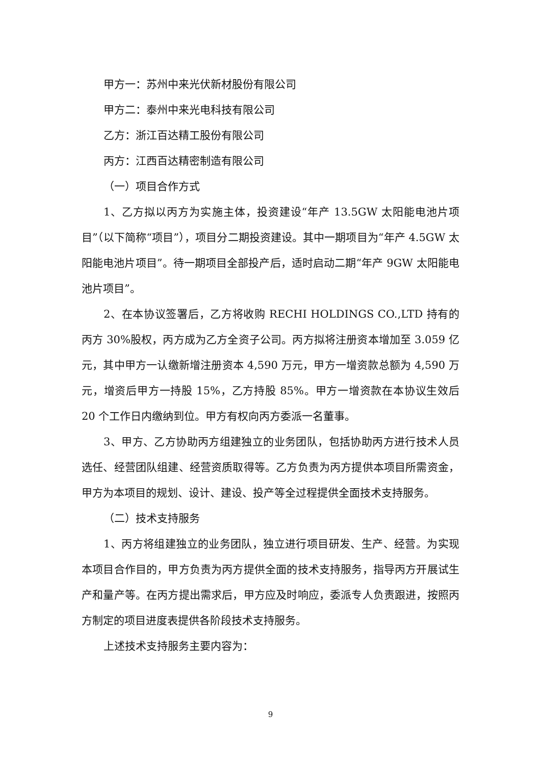甲方一：苏州中来光伏新材股份有限公司
甲方二：泰州中来光电科技有限公司
乙方：浙江百达精工股份有限公司
丙方：江西百达精密制造有限公司
（一）项目合作方式
1、乙方拟以丙方为实施主体，投资建设“年产 13.5GW 太阳能电池片项目”（以下简称“项目”），项目分二期投资建设。其中一期项目为“年产 4.5GW 太阳能电池片项目”。待一期项目全部投产后，适时启动二期“年产 9GW 太阳能电池片项目”。
2、在本协议签署后，乙方将收购 RECHI HOLDINGS CO.,LTD 持有的丙方 30%股权，丙方成为乙方全资子公司。丙方拟将注册资本增加至 3.059 亿元，其中甲方一认缴新增注册资本 4,590 万元，甲方一增资款总额为 4,590 万元，增资后甲方一持股 15%，乙方持股 85%。甲方一增资款在本协议生效后 20 个工作日内缴纳到位。甲方有权向丙方委派一名董事。
3、甲方、乙方协助丙方组建独立的业务团队，包括协助丙方进行技术人员选任、经营团队组建、经营资质取得等。乙方负责为丙方提供本项目所需资金，甲方为本项目的规划、设计、建设、投产等全过程提供全面技术支持服务。
（二）技术支持服务
1、丙方将组建独立的业务团队，独立进行项目研发、生产、经营。为实现本项目合作目的，甲方负责为丙方提供全面的技术支持服务，指导丙方开展试生产和量产等。在丙方提出需求后，甲方应及时响应，委派专人负责跟进，按照丙方制定的项目进度表提供各阶段技术支持服务。
上述技术支持服务主要内容为：
9